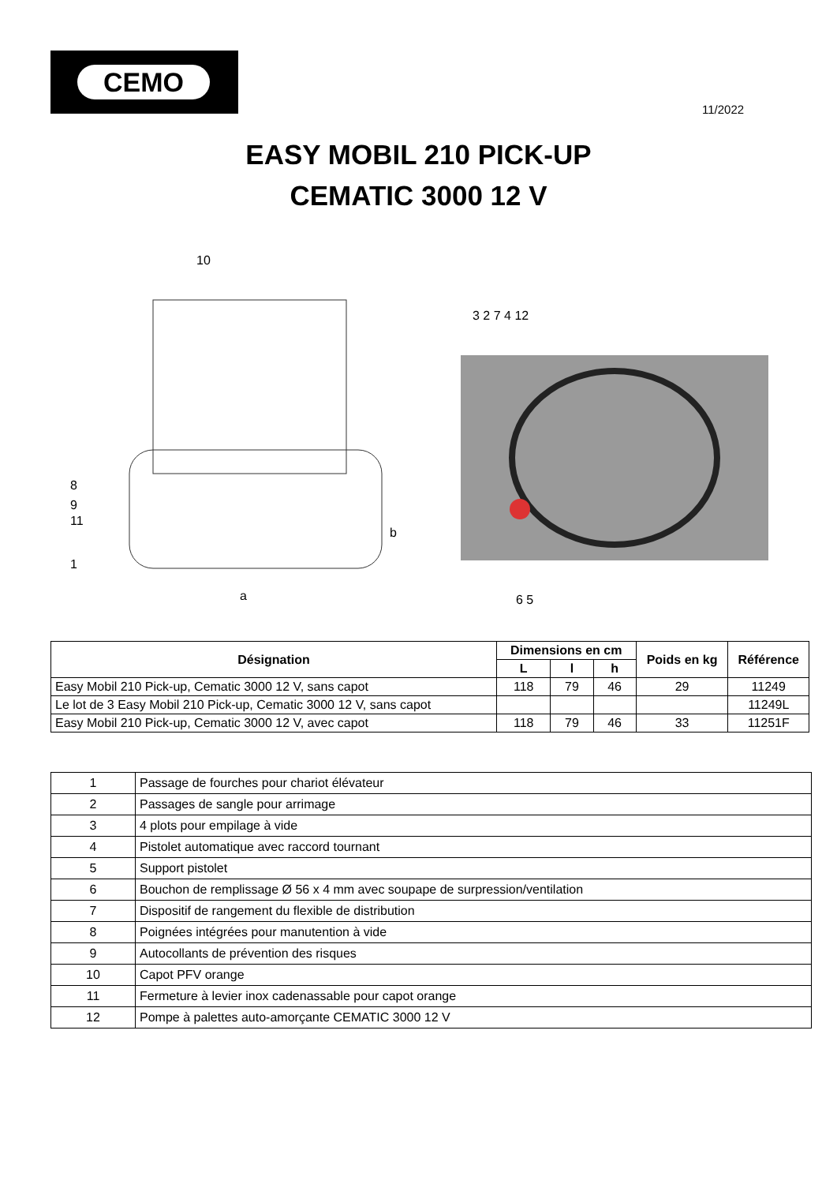CEMO
11/2022
EASY MOBIL 210 PICK-UP
CEMATIC 3000 12 V
10
8
9
11
1
a
b
3 2 7 4 12
6 5
| Désignation | Dimensions en cm | | | Poids en kg | Référence |
| --- | --- | --- | --- | --- | --- |
| | L | l | h | | |
| Easy Mobil 210 Pick-up, Cematic 3000 12 V, sans capot | 118 | 79 | 46 | 29 | 11249 |
| Le lot de 3 Easy Mobil 210 Pick-up, Cematic 3000 12 V, sans capot | | | | | 11249L |
| Easy Mobil 210 Pick-up, Cematic 3000 12 V, avec capot | 118 | 79 | 46 | 33 | 11251F |
| 1 | Passage de fourches pour chariot élévateur |
| 2 | Passages de sangle pour arrimage |
| 3 | 4 plots pour empilage à vide |
| 4 | Pistolet automatique avec raccord tournant |
| 5 | Support pistolet |
| 6 | Bouchon de remplissage Ø 56 x 4 mm avec soupape de surpression/ventilation |
| 7 | Dispositif de rangement du flexible de distribution |
| 8 | Poignées intégrées pour manutention à vide |
| 9 | Autocollants de prévention des risques |
| 10 | Capot PFV orange |
| 11 | Fermeture à levier inox cadenassable pour capot orange |
| 12 | Pompe à palettes auto-amorçante CEMATIC 3000 12 V |